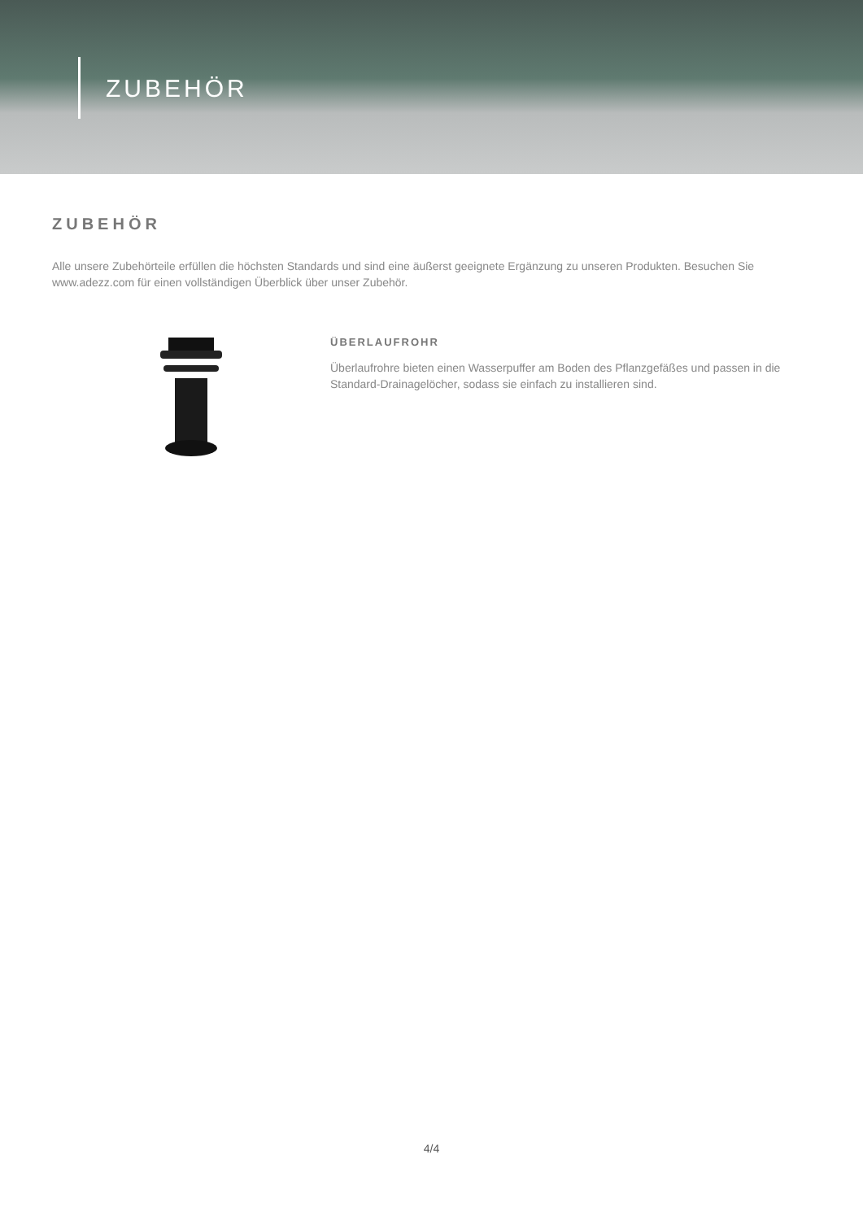ZUBEHÖR
ZUBEHÖR
Alle unsere Zubehörteile erfüllen die höchsten Standards und sind eine äußerst geeignete Ergänzung zu unseren Produkten. Besuchen Sie www.adezz.com für einen vollständigen Überblick über unser Zubehör.
ÜBERLAUFROHR
Überlaufrohre bieten einen Wasserpuffer am Boden des Pflanzgefäßes und passen in die Standard-Drainagelöcher, sodass sie einfach zu installieren sind.
4/4